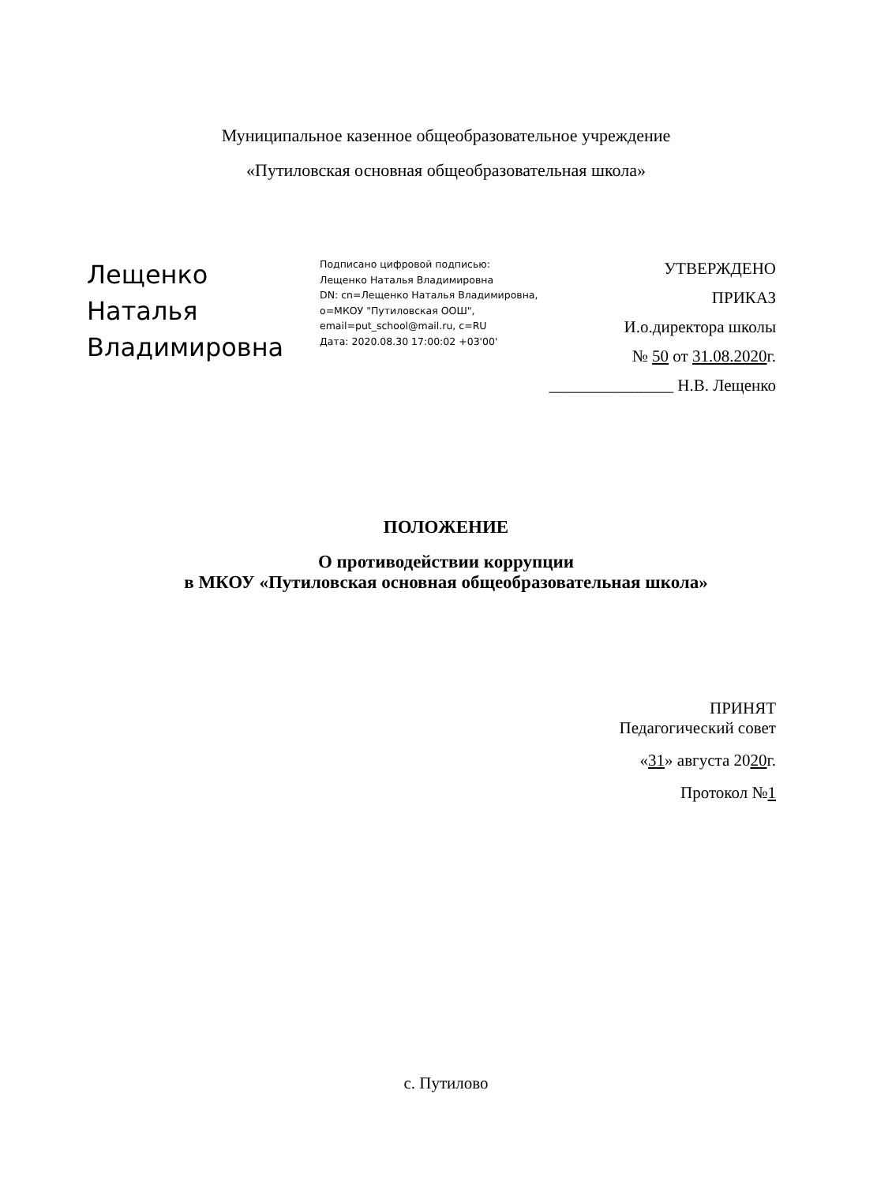Муниципальное казенное общеобразовательное учреждение
«Путиловская основная общеобразовательная школа»
Лещенко Наталья Владимировна
Подписано цифровой подписью:
Лещенко Наталья Владимировна
DN: cn=Лещенко Наталья Владимировна,
o=МКОУ "Путиловская ООШ",
email=put_school@mail.ru, c=RU
Дата: 2020.08.30 17:00:02 +03'00'
УТВЕРЖДЕНО
ПРИКАЗ
И.о.директора школы
№ 50 от 31.08.2020г.
_______________ Н.В. Лещенко
ПОЛОЖЕНИЕ
О противодействии коррупции
в МКОУ «Путиловская основная общеобразовательная школа»
ПРИНЯТ
Педагогический совет
«31» августа 2020г.
Протокол №1
с. Путилово